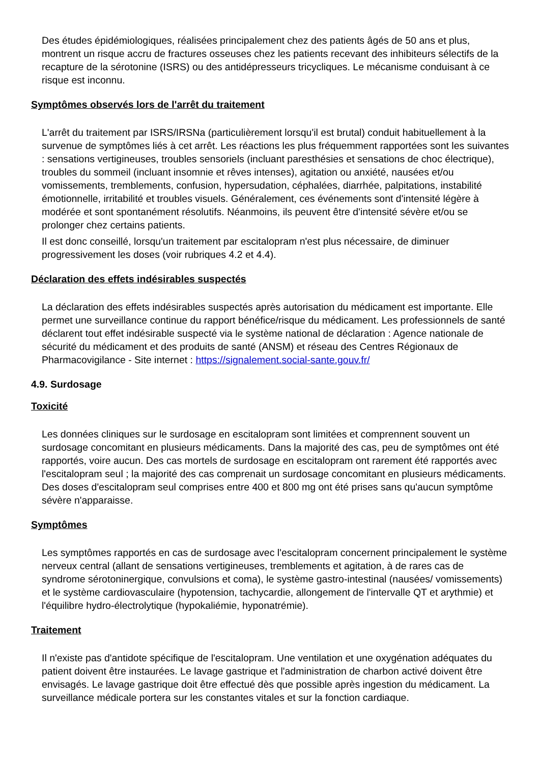Des études épidémiologiques, réalisées principalement chez des patients âgés de 50 ans et plus, montrent un risque accru de fractures osseuses chez les patients recevant des inhibiteurs sélectifs de la recapture de la sérotonine (ISRS) ou des antidépresseurs tricycliques. Le mécanisme conduisant à ce risque est inconnu.
Symptômes observés lors de l'arrêt du traitement
L'arrêt du traitement par ISRS/IRSNa (particulièrement lorsqu'il est brutal) conduit habituellement à la survenue de symptômes liés à cet arrêt. Les réactions les plus fréquemment rapportées sont les suivantes : sensations vertigineuses, troubles sensoriels (incluant paresthésies et sensations de choc électrique), troubles du sommeil (incluant insomnie et rêves intenses), agitation ou anxiété, nausées et/ou vomissements, tremblements, confusion, hypersudation, céphalées, diarrhée, palpitations, instabilité émotionnelle, irritabilité et troubles visuels. Généralement, ces événements sont d'intensité légère à modérée et sont spontanément résolutifs. Néanmoins, ils peuvent être d'intensité sévère et/ou se prolonger chez certains patients.
Il est donc conseillé, lorsqu'un traitement par escitalopram n'est plus nécessaire, de diminuer progressivement les doses (voir rubriques 4.2 et 4.4).
Déclaration des effets indésirables suspectés
La déclaration des effets indésirables suspectés après autorisation du médicament est importante. Elle permet une surveillance continue du rapport bénéfice/risque du médicament. Les professionnels de santé déclarent tout effet indésirable suspecté via le système national de déclaration : Agence nationale de sécurité du médicament et des produits de santé (ANSM) et réseau des Centres Régionaux de Pharmacovigilance - Site internet : https://signalement.social-sante.gouv.fr/
4.9. Surdosage
Toxicité
Les données cliniques sur le surdosage en escitalopram sont limitées et comprennent souvent un surdosage concomitant en plusieurs médicaments. Dans la majorité des cas, peu de symptômes ont été rapportés, voire aucun. Des cas mortels de surdosage en escitalopram ont rarement été rapportés avec l'escitalopram seul ; la majorité des cas comprenait un surdosage concomitant en plusieurs médicaments. Des doses d'escitalopram seul comprises entre 400 et 800 mg ont été prises sans qu'aucun symptôme sévère n'apparaisse.
Symptômes
Les symptômes rapportés en cas de surdosage avec l'escitalopram concernent principalement le système nerveux central (allant de sensations vertigineuses, tremblements et agitation, à de rares cas de syndrome sérotoninergique, convulsions et coma), le système gastro-intestinal (nausées/ vomissements) et le système cardiovasculaire (hypotension, tachycardie, allongement de l'intervalle QT et arythmie) et l'équilibre hydro-électrolytique (hypokaliémie, hyponatrémie).
Traitement
Il n'existe pas d'antidote spécifique de l'escitalopram. Une ventilation et une oxygénation adéquates du patient doivent être instaurées. Le lavage gastrique et l'administration de charbon activé doivent être envisagés. Le lavage gastrique doit être effectué dès que possible après ingestion du médicament. La surveillance médicale portera sur les constantes vitales et sur la fonction cardiaque.